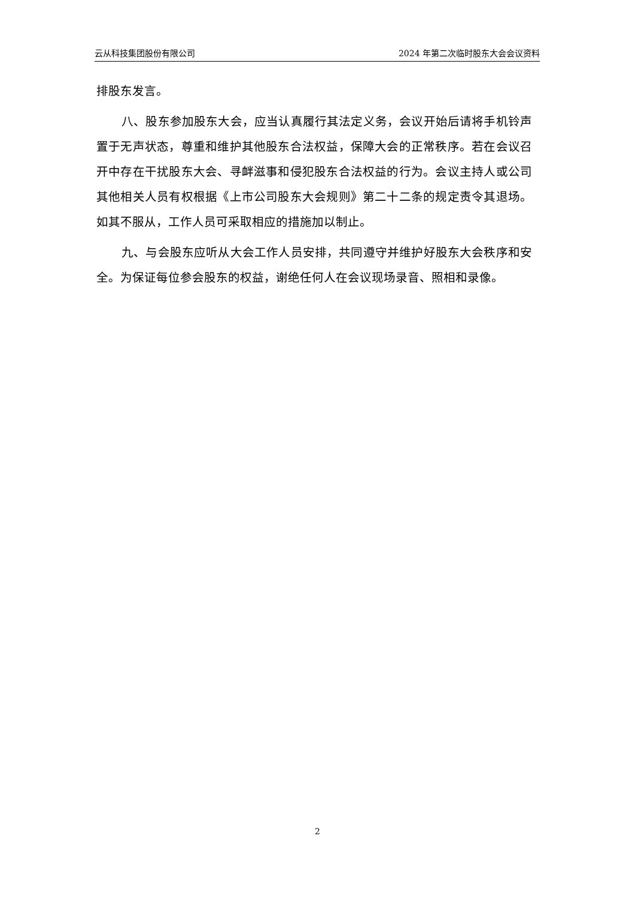云从科技集团股份有限公司 2024 年第二次临时股东大会会议资料
排股东发言。
八、股东参加股东大会，应当认真履行其法定义务，会议开始后请将手机铃声置于无声状态，尊重和维护其他股东合法权益，保障大会的正常秩序。若在会议召开中存在干扰股东大会、寻衅滋事和侵犯股东合法权益的行为。会议主持人或公司其他相关人员有权根据《上市公司股东大会规则》第二十二条的规定责令其退场。如其不服从，工作人员可采取相应的措施加以制止。
九、与会股东应听从大会工作人员安排，共同遵守并维护好股东大会秩序和安全。为保证每位参会股东的权益，谢绝任何人在会议现场录音、照相和录像。
2